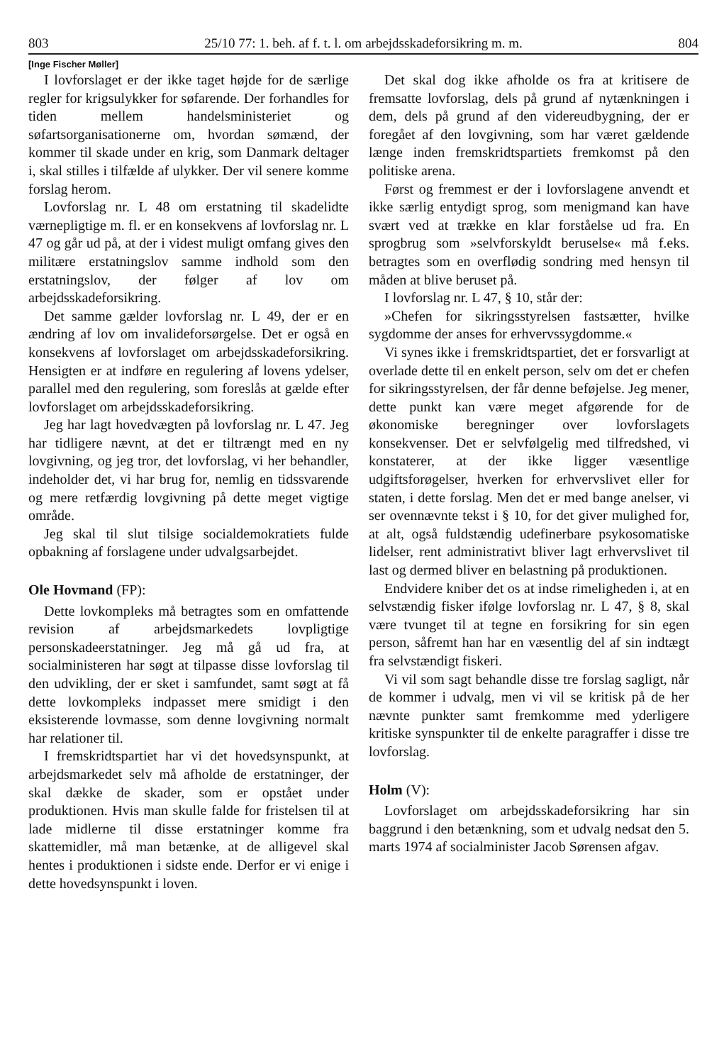803 25/10 77: 1. beh. af f. t. l. om arbejdsskadeforsikring m. m. 804
[Inge Fischer Møller]
I lovforslaget er der ikke taget højde for de særlige regler for krigsulykker for søfarende. Der forhandles for tiden mellem handelsministeriet og søfartsorganisationerne om, hvordan sømænd, der kommer til skade under en krig, som Danmark deltager i, skal stilles i tilfælde af ulykker. Der vil senere komme forslag herom.
Lovforslag nr. L 48 om erstatning til skadelidte værnepligtige m. fl. er en konsekvens af lovforslag nr. L 47 og går ud på, at der i videst muligt omfang gives den militære erstatningslov samme indhold som den erstatningslov, der følger af lov om arbejdsskadeforsikring.
Det samme gælder lovforslag nr. L 49, der er en ændring af lov om invalideforsørgelse. Det er også en konsekvens af lovforslaget om arbejdsskadeforsikring. Hensigten er at indføre en regulering af lovens ydelser, parallel med den regulering, som foreslås at gælde efter lovforslaget om arbejdsskadeforsikring.
Jeg har lagt hovedvægten på lovforslag nr. L 47. Jeg har tidligere nævnt, at det er tiltrængt med en ny lovgivning, og jeg tror, det lovforslag, vi her behandler, indeholder det, vi har brug for, nemlig en tidssvarende og mere retfærdig lovgivning på dette meget vigtige område.
Jeg skal til slut tilsige socialdemokratiets fulde opbakning af forslagene under udvalgsarbejdet.
Ole Hovmand (FP):
Dette lovkompleks må betragtes som en omfattende revision af arbejdsmarkedets lovpligtige personskadeerstatninger. Jeg må gå ud fra, at socialministeren har søgt at tilpasse disse lovforslag til den udvikling, der er sket i samfundet, samt søgt at få dette lovkompleks indpasset mere smidigt i den eksisterende lovmasse, som denne lovgivning normalt har relationer til.
I fremskridtspartiet har vi det hovedsynspunkt, at arbejdsmarkedet selv må afholde de erstatninger, der skal dække de skader, som er opstået under produktionen. Hvis man skulle falde for fristelsen til at lade midlerne til disse erstatninger komme fra skattemidler, må man betænke, at de alligevel skal hentes i produktionen i sidste ende. Derfor er vi enige i dette hovedsynspunkt i loven.
Det skal dog ikke afholde os fra at kritisere de fremsatte lovforslag, dels på grund af nytænkningen i dem, dels på grund af den videreudbygning, der er foregået af den lovgivning, som har været gældende længe inden fremskridtspartiets fremkomst på den politiske arena.
Først og fremmest er der i lovforslagene anvendt et ikke særlig entydigt sprog, som menigmand kan have svært ved at trække en klar forståelse ud fra. En sprogbrug som »selvforskyldt beruselse« må f.eks. betragtes som en overflødig sondring med hensyn til måden at blive beruset på.
I lovforslag nr. L 47, § 10, står der:
»Chefen for sikringsstyrelsen fastsætter, hvilke sygdomme der anses for erhvervssygdomme.«
Vi synes ikke i fremskridtspartiet, det er forsvarligt at overlade dette til en enkelt person, selv om det er chefen for sikringsstyrelsen, der får denne beføjelse. Jeg mener, dette punkt kan være meget afgørende for de økonomiske beregninger over lovforslagets konsekvenser. Det er selvfølgelig med tilfredshed, vi konstaterer, at der ikke ligger væsentlige udgiftsforøgelser, hverken for erhvervslivet eller for staten, i dette forslag. Men det er med bange anelser, vi ser ovennævnte tekst i § 10, for det giver mulighed for, at alt, også fuldstændig udefinerbare psykosomatiske lidelser, rent administrativt bliver lagt erhvervslivet til last og dermed bliver en belastning på produktionen.
Endvidere kniber det os at indse rimeligheden i, at en selvstændig fisker ifølge lovforslag nr. L 47, § 8, skal være tvunget til at tegne en forsikring for sin egen person, såfremt han har en væsentlig del af sin indtægt fra selvstændigt fiskeri.
Vi vil som sagt behandle disse tre forslag sagligt, når de kommer i udvalg, men vi vil se kritisk på de her nævnte punkter samt fremkomme med yderligere kritiske synspunkter til de enkelte paragraffer i disse tre lovforslag.
Holm (V):
Lovforslaget om arbejdsskadeforsikring har sin baggrund i den betænkning, som et udvalg nedsat den 5. marts 1974 af socialminister Jacob Sørensen afgav.